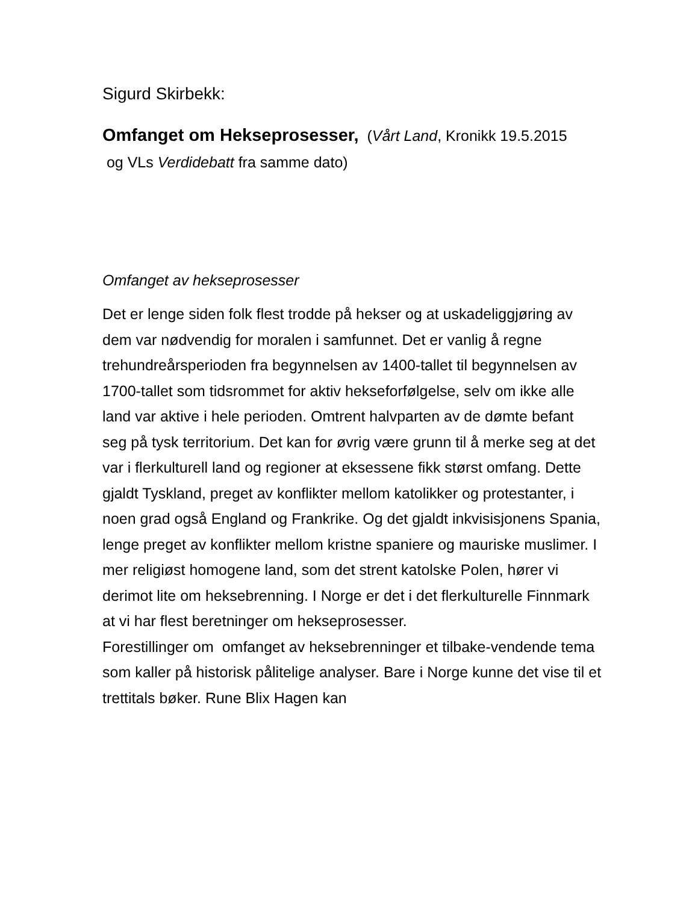Sigurd Skirbekk:
Omfanget om Hekseprosesser, (Vårt Land, Kronikk 19.5.2015
og VLs Verdidebatt fra samme dato)
Omfanget av hekseprosesser
Det er lenge siden folk flest trodde på hekser og at uskadeliggjøring av dem var nødvendig for moralen i samfunnet. Det er vanlig å regne trehundreårsperioden fra begynnelsen av 1400-tallet til begynnelsen av 1700-tallet som tidsrommet for aktiv hekseforfølgelse, selv om ikke alle land var aktive i hele perioden. Omtrent halvparten av de dømte befant seg på tysk territorium. Det kan for øvrig være grunn til å merke seg at det var i flerkulturell land og regioner at eksessene fikk størst omfang. Dette gjaldt Tyskland, preget av konflikter mellom katolikker og protestanter, i noen grad også England og Frankrike. Og det gjaldt inkvisisjonens Spania, lenge preget av konflikter mellom kristne spaniere og mauriske muslimer. I mer religiøst homogene land, som det strent katolske Polen, hører vi derimot lite om heksebrenning. I Norge er det i det flerkulturelle Finnmark at vi har flest beretninger om hekseprosesser.
Forestillinger om omfanget av heksebrenninger et tilbake-vendende tema som kaller på historisk pålitelige analyser. Bare i Norge kunne det vise til et trettitals bøker. Rune Blix Hagen kan